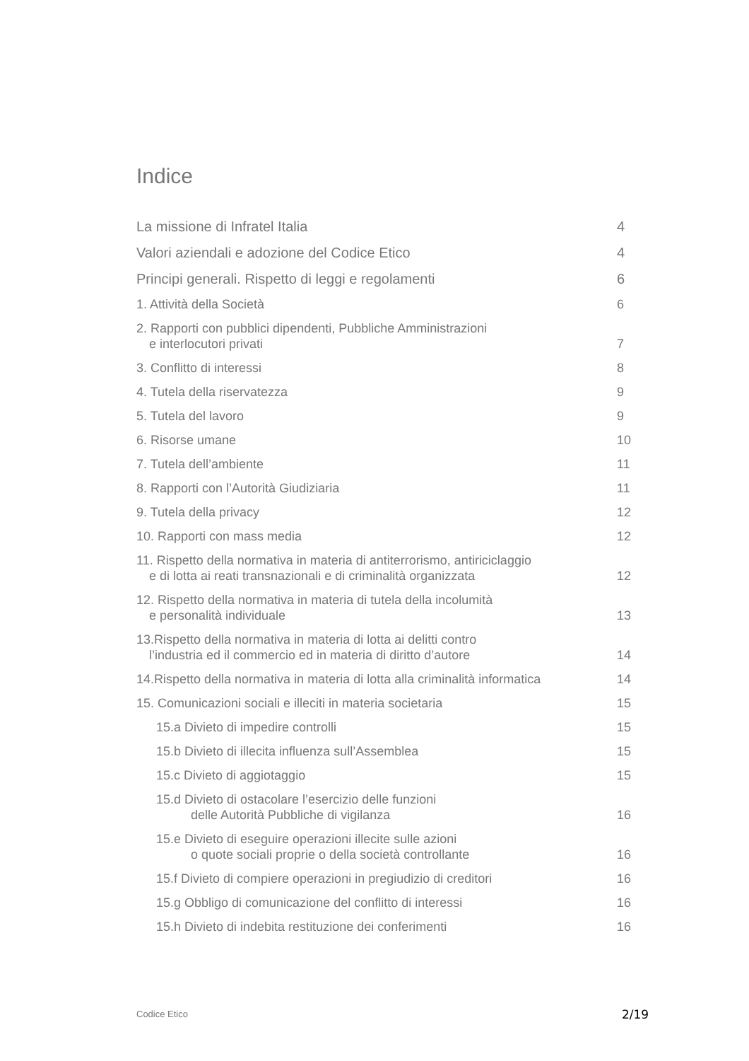Indice
La missione di Infratel Italia 4
Valori aziendali e adozione del Codice Etico 4
Principi generali. Rispetto di leggi e regolamenti 6
1. Attività della Società 6
2. Rapporti con pubblici dipendenti, Pubbliche Amministrazioni
e interlocutori privati 7
3. Conflitto di interessi 8
4. Tutela della riservatezza 9
5. Tutela del lavoro 9
6. Risorse umane 10
7. Tutela dell’ambiente 11
8. Rapporti con l’Autorità Giudiziaria 11
9. Tutela della privacy 12
10. Rapporti con mass media 12
11. Rispetto della normativa in materia di antiterrorismo, antiriciclaggio
e di lotta ai reati transnazionali e di criminalità organizzata 12
12. Rispetto della normativa in materia di tutela della incolumità
e personalità individuale 13
13.Rispetto della normativa in materia di lotta ai delitti contro
l’industria ed il commercio ed in materia di diritto d’autore 14
14.Rispetto della normativa in materia di lotta alla criminalità informatica 14
15. Comunicazioni sociali e illeciti in materia societaria 15
15.a Divieto di impedire controlli 15
15.b Divieto di illecita influenza sull’Assemblea 15
15.c Divieto di aggiotaggio 15
15.d Divieto di ostacolare l’esercizio delle funzioni
delle Autorità Pubbliche di vigilanza 16
15.e Divieto di eseguire operazioni illecite sulle azioni
o quote sociali proprie o della società controllante 16
15.f Divieto di compiere operazioni in pregiudizio di creditori 16
15.g Obbligo di comunicazione del conflitto di interessi 16
15.h Divieto di indebita restituzione dei conferimenti 16
Codice Etico 2/19